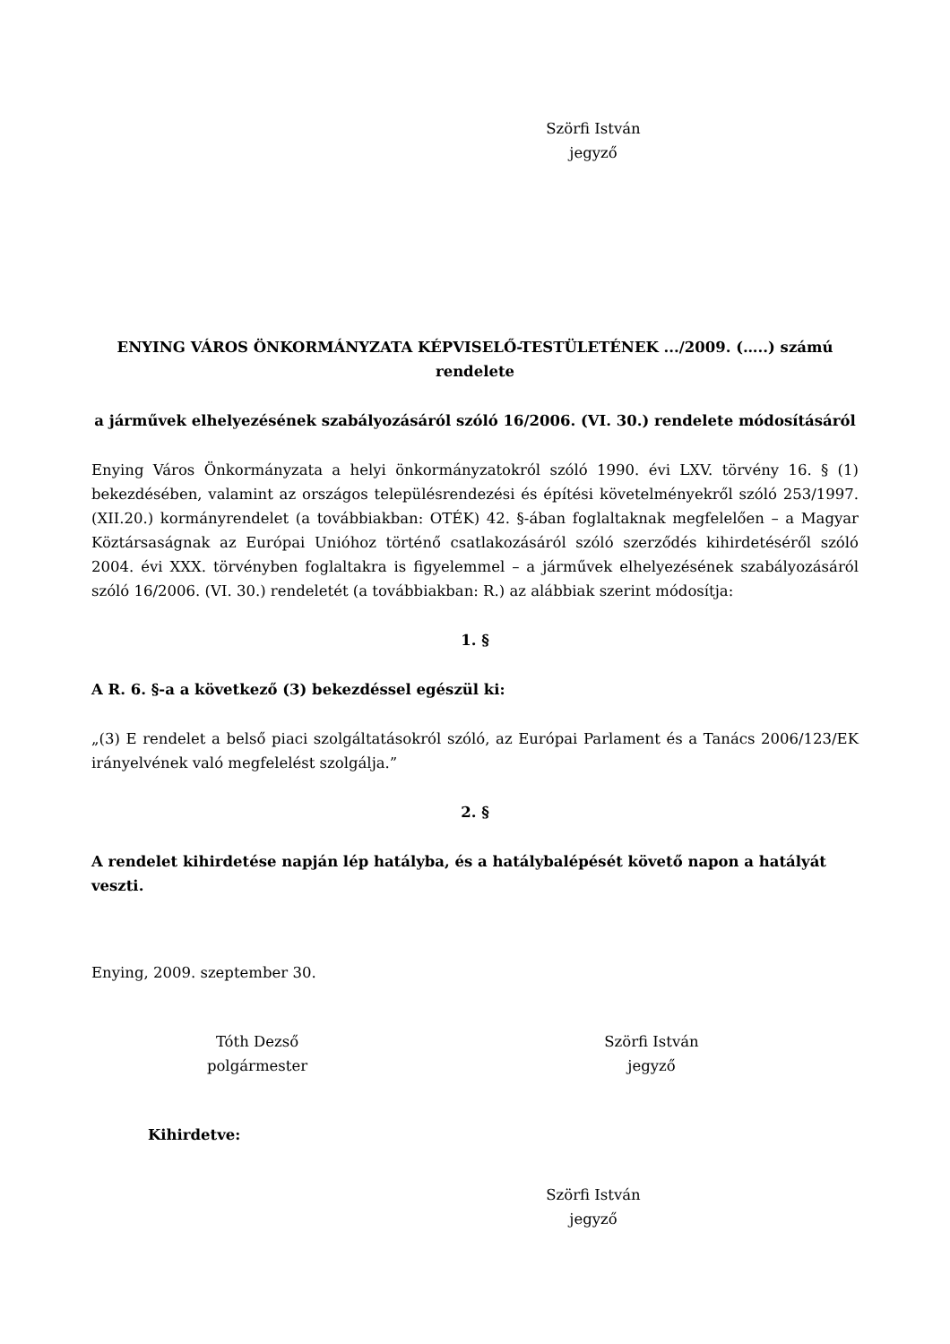Szörfi István
jegyző
ENYING VÁROS ÖNKORMÁNYZATA KÉPVISELŐ-TESTÜLETÉNEK .../2009. (…..) számú rendelete
a járművek elhelyezésének szabályozásáról szóló 16/2006. (VI. 30.) rendelete módosításáról
Enying Város Önkormányzata a helyi önkormányzatokról szóló 1990. évi LXV. törvény 16. § (1) bekezdésében, valamint az országos településrendezési és építési követelményekről szóló 253/1997. (XII.20.) kormányrendelet (a továbbiakban: OTÉK) 42. §-ában foglaltaknak megfelelően – a Magyar Köztársaságnak az Európai Unióhoz történő csatlakozásáról szóló szerződés kihirdetéséről szóló 2004. évi XXX. törvényben foglaltakra is figyelemmel – a járművek elhelyezésének szabályozásáról szóló 16/2006. (VI. 30.) rendeletét (a továbbiakban: R.) az alábbiak szerint módosítja:
1. §
A R. 6. §-a a következő (3) bekezdéssel egészül ki:
„(3) E rendelet a belső piaci szolgáltatásokról szóló, az Európai Parlament és a Tanács 2006/123/EK irányelvének való megfelelést szolgálja.”
2. §
A rendelet kihirdetése napján lép hatályba, és a hatálybalépését követő napon a hatályát veszti.
Enying, 2009. szeptember 30.
Tóth Dezső
polgármester
Szörfi István
jegyző
Kihirdetve:
Szörfi István
jegyző